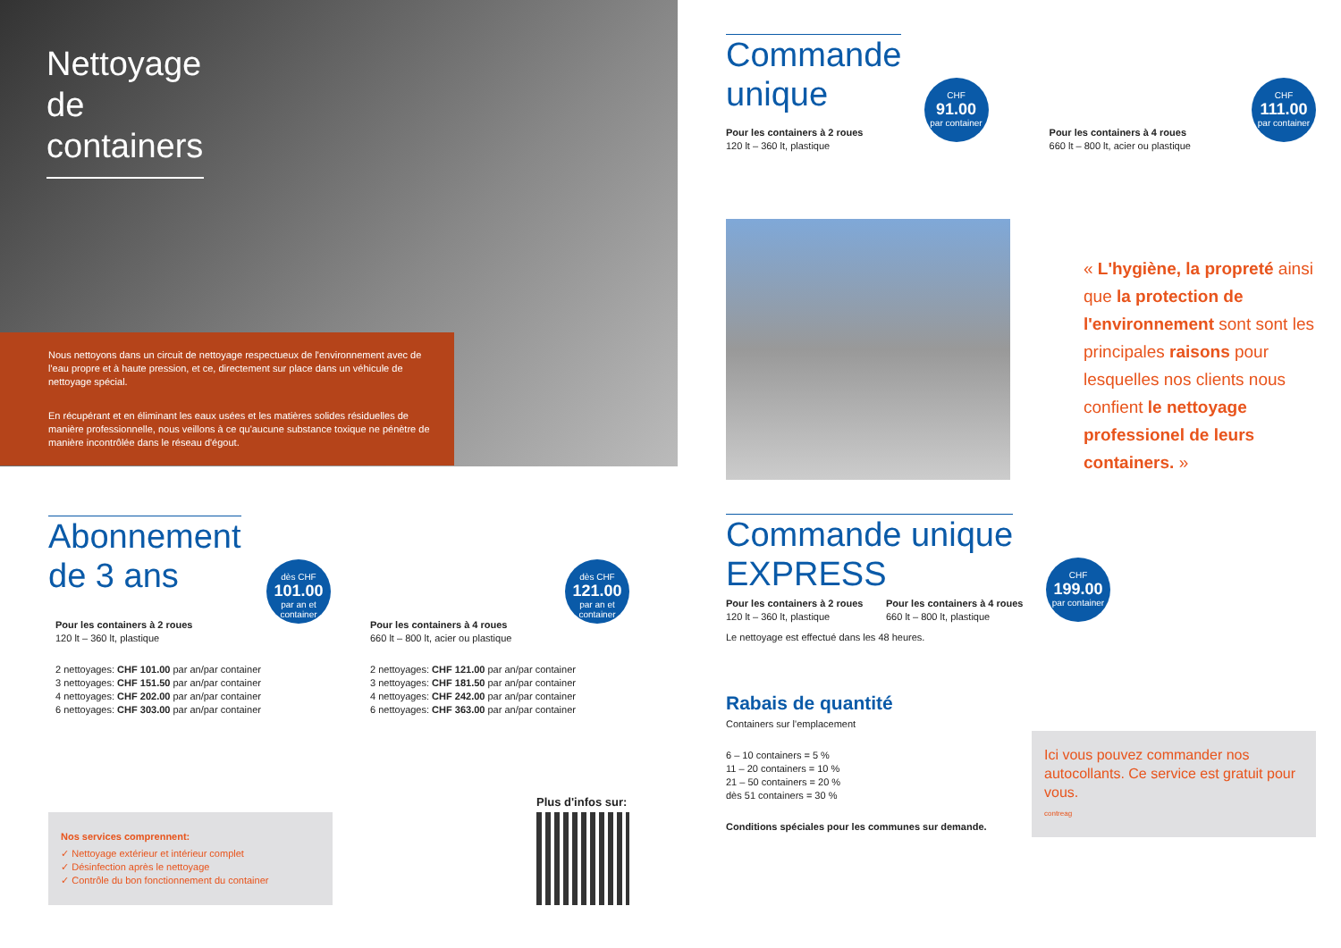Nettoyage de containers
Nous nettoyons dans un circuit de nettoyage respectueux de l'environnement avec de l'eau propre et à haute pression, et ce, directement sur place dans un véhicule de nettoyage spécial.
En récupérant et en éliminant les eaux usées et les matières solides résiduelles de manière professionnelle, nous veillons à ce qu'aucune substance toxique ne pénètre de manière incontrôlée dans le réseau d'égout.
Abonnement
de 3 ans
dès CHF
101.00
par an et container
dès CHF
121.00
par an et container
Pour les containers à 2 roues
120 lt – 360 lt, plastique
2 nettoyages: CHF 101.00 par an/par container
3 nettoyages: CHF 151.50 par an/par container
4 nettoyages: CHF 202.00 par an/par container
6 nettoyages: CHF 303.00 par an/par container
Pour les containers à 4 roues
660 lt – 800 lt, acier ou plastique
2 nettoyages: CHF 121.00 par an/par container
3 nettoyages: CHF 181.50 par an/par container
4 nettoyages: CHF 242.00 par an/par container
6 nettoyages: CHF 363.00 par an/par container
Nos services comprennent:
✓ Nettoyage extérieur et intérieur complet
✓ Désinfection après le nettoyage
✓ Contrôle du bon fonctionnement du container
Plus d'infos sur:
Commande
unique
Pour les containers à 2 roues
120 lt – 360 lt, plastique
CHF
91.00
par container
Pour les containers à 4 roues
660 lt – 800 lt, acier ou plastique
CHF
111.00
par container
« L'hygiène, la propreté ainsi que la protection de l'environnement sont sont les principales raisons pour lesquelles nos clients nous confient le nettoyage professionel de leurs containers. »
Commande unique
EXPRESS
Pour les containers à 2 roues
120 lt – 360 lt, plastique
Pour les containers à 4 roues
660 lt – 800 lt, plastique
CHF
199.00
par container
Le nettoyage est effectué dans les 48 heures.
Rabais de quantité
Containers sur l'emplacement
6 – 10 containers = 5 %
11 – 20 containers = 10 %
21 – 50 containers = 20 %
dès 51 containers = 30 %
Conditions spéciales pour les communes sur demande.
Ici vous pouvez commander nos autocollants. Ce service est gratuit pour vous.
contreag